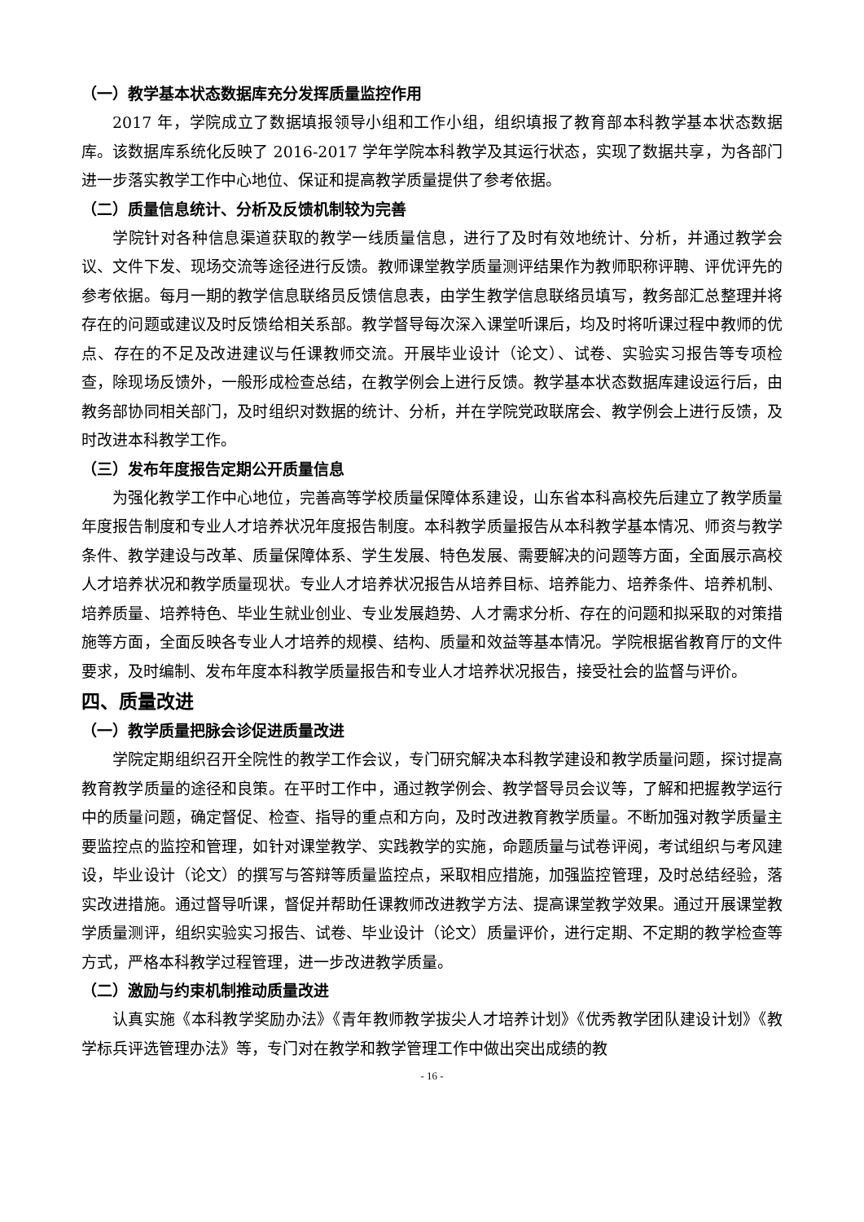（一）教学基本状态数据库充分发挥质量监控作用
2017 年，学院成立了数据填报领导小组和工作小组，组织填报了教育部本科教学基本状态数据库。该数据库系统化反映了 2016-2017 学年学院本科教学及其运行状态，实现了数据共享，为各部门进一步落实教学工作中心地位、保证和提高教学质量提供了参考依据。
（二）质量信息统计、分析及反馈机制较为完善
学院针对各种信息渠道获取的教学一线质量信息，进行了及时有效地统计、分析，并通过教学会议、文件下发、现场交流等途径进行反馈。教师课堂教学质量测评结果作为教师职称评聘、评优评先的参考依据。每月一期的教学信息联络员反馈信息表，由学生教学信息联络员填写，教务部汇总整理并将存在的问题或建议及时反馈给相关系部。教学督导每次深入课堂听课后，均及时将听课过程中教师的优点、存在的不足及改进建议与任课教师交流。开展毕业设计（论文）、试卷、实验实习报告等专项检查，除现场反馈外，一般形成检查总结，在教学例会上进行反馈。教学基本状态数据库建设运行后，由教务部协同相关部门，及时组织对数据的统计、分析，并在学院党政联席会、教学例会上进行反馈，及时改进本科教学工作。
（三）发布年度报告定期公开质量信息
为强化教学工作中心地位，完善高等学校质量保障体系建设，山东省本科高校先后建立了教学质量年度报告制度和专业人才培养状况年度报告制度。本科教学质量报告从本科教学基本情况、师资与教学条件、教学建设与改革、质量保障体系、学生发展、特色发展、需要解决的问题等方面，全面展示高校人才培养状况和教学质量现状。专业人才培养状况报告从培养目标、培养能力、培养条件、培养机制、培养质量、培养特色、毕业生就业创业、专业发展趋势、人才需求分析、存在的问题和拟采取的对策措施等方面，全面反映各专业人才培养的规模、结构、质量和效益等基本情况。学院根据省教育厅的文件要求，及时编制、发布年度本科教学质量报告和专业人才培养状况报告，接受社会的监督与评价。
四、质量改进
（一）教学质量把脉会诊促进质量改进
学院定期组织召开全院性的教学工作会议，专门研究解决本科教学建设和教学质量问题，探讨提高教育教学质量的途径和良策。在平时工作中，通过教学例会、教学督导员会议等，了解和把握教学运行中的质量问题，确定督促、检查、指导的重点和方向，及时改进教育教学质量。不断加强对教学质量主要监控点的监控和管理，如针对课堂教学、实践教学的实施，命题质量与试卷评阅，考试组织与考风建设，毕业设计（论文）的撰写与答辩等质量监控点，采取相应措施，加强监控管理，及时总结经验，落实改进措施。通过督导听课，督促并帮助任课教师改进教学方法、提高课堂教学效果。通过开展课堂教学质量测评，组织实验实习报告、试卷、毕业设计（论文）质量评价，进行定期、不定期的教学检查等方式，严格本科教学过程管理，进一步改进教学质量。
（二）激励与约束机制推动质量改进
认真实施《本科教学奖励办法》《青年教师教学拔尖人才培养计划》《优秀教学团队建设计划》《教学标兵评选管理办法》等，专门对在教学和教学管理工作中做出突出成绩的教
- 16 -